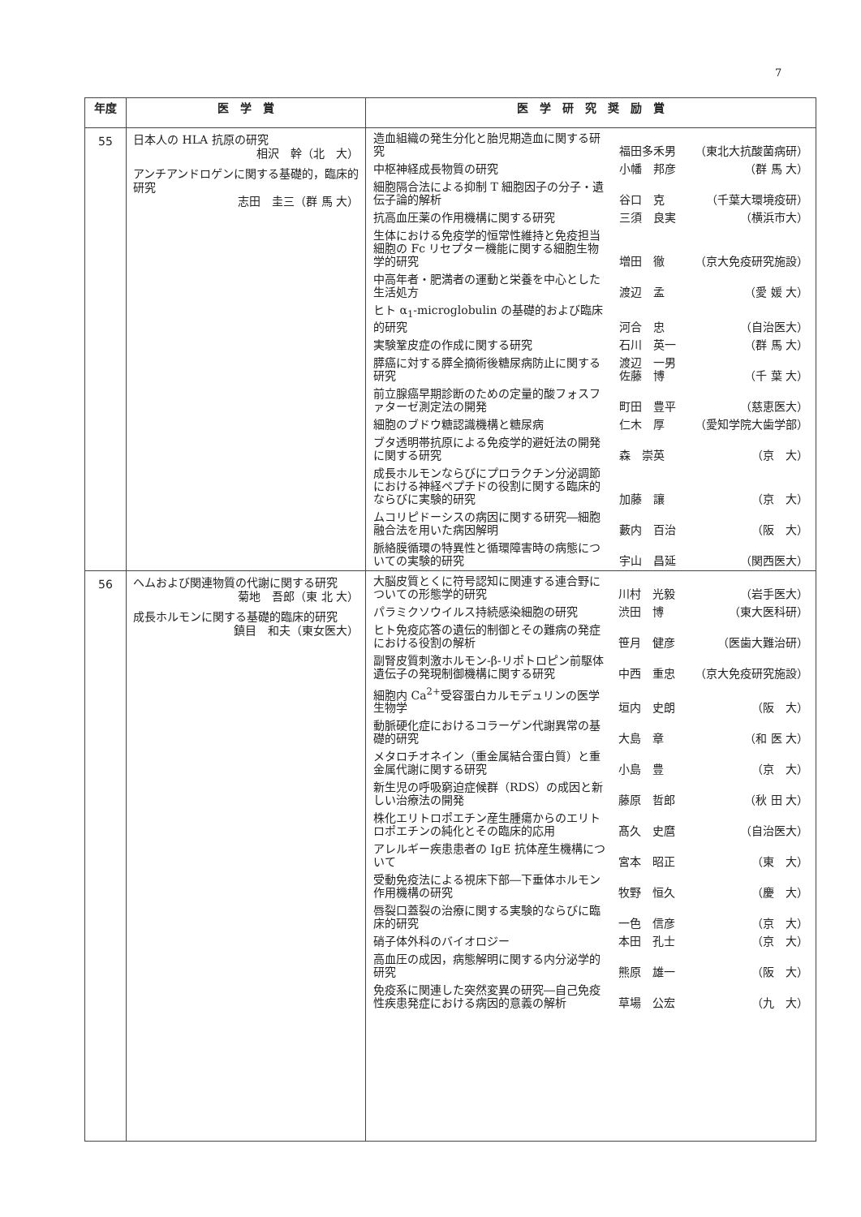7
| 年度 | 医 学 賞 | 医 学 研 究 奨 励 賞 |
| --- | --- | --- |
| 55 | 日本人の HLA 抗原の研究 相沢 幹（北 大） アンチアンドロゲンに関する基礎的，臨床的研究 志田 圭三（群 馬 大） | / 造血組織の発生分化と胎児期造血に関する研究 / 福田多禾男 / （東北大抗酸菌病研） / / 中枢神経成長物質の研究 / 小幡 邦彦 / （群 馬 大） / / 細胞隔合法による抑制 T 細胞因子の分子・遺伝子論的解析 / 谷口 克 / （千葉大環境疫研） / / 抗高血圧薬の作用機構に関する研究 / 三須 良実 / （横浜市大） / / 生体における免疫学的恒常性維持と免疫担当細胞の Fc リセプター機能に関する細胞生物学的研究 / 増田 徹 / （京大免疫研究施設） / / 中高年者・肥満者の運動と栄養を中心とした生活処方 / 渡辺 孟 / （愛 媛 大） / / ヒト α<sub>1</sub>-microglobulin の基礎的および臨床的研究 / 河合 忠 / （自治医大） / / 実験鞏皮症の作成に関する研究 / 石川 英一 / （群 馬 大） / / 膵癌に対する膵全摘術後糖尿病防止に関する研究 / 渡辺 一男 佐藤 博 / （千 葉 大） / / 前立腺癌早期診断のための定量的酸フォスファターゼ測定法の開発 / 町田 豊平 / （慈恵医大） / / 細胞のブドウ糖認識機構と糖尿病 / 仁木 厚 / （愛知学院大歯学部） / / ブタ透明帯抗原による免疫学的避妊法の開発に関する研究 / 森 崇英 / （京 大） / / 成長ホルモンならびにプロラクチン分泌調節における神経ペプチドの役割に関する臨床的ならびに実験的研究 / 加藤 讓 / （京 大） / / ムコリピドーシスの病因に関する研究―細胞融合法を用いた病因解明 / 藪内 百治 / （阪 大） / / 脈絡膜循環の特異性と循環障害時の病態についての実験的研究 / 宇山 昌延 / （関西医大） / |
| 56 | ヘムおよび関連物質の代謝に関する研究 菊地 吾郎（東 北 大） 成長ホルモンに関する基礎的臨床的研究 鎮目 和夫（東女医大） | / 大脳皮質とくに符号認知に関連する連合野についての形態学的研究 / 川村 光毅 / （岩手医大） / / パラミクソウイルス持続感染細胞の研究 / 渋田 博 / （東大医科研） / / ヒト免疫応答の遺伝的制御とその難病の発症における役割の解析 / 笹月 健彦 / （医歯大難治研） / / 副腎皮質刺激ホルモン-β-リポトロピン前駆体遺伝子の発現制御機構に関する研究 / 中西 重忠 / （京大免疫研究施設） / / 細胞内 Ca<sup>2+</sup>受容蛋白カルモデュリンの医学生物学 / 垣内 史朗 / （阪 大） / / 動脈硬化症におけるコラーゲン代謝異常の基礎的研究 / 大島 章 / （和 医 大） / / メタロチオネイン（重金属結合蛋白質）と重金属代謝に関する研究 / 小島 豊 / （京 大） / / 新生児の呼吸窮迫症候群（RDS）の成因と新しい治療法の開発 / 藤原 哲郎 / （秋 田 大） / / 株化エリトロポエチン産生腫瘍からのエリトロポエチンの純化とその臨床的応用 / 髙久 史麿 / （自治医大） / / アレルギー疾患患者の IgE 抗体産生機構について / 宮本 昭正 / （東 大） / / 受動免疫法による視床下部―下垂体ホルモン作用機構の研究 / 牧野 恒久 / （慶 大） / / 唇裂口蓋裂の治療に関する実験的ならびに臨床的研究 / 一色 信彦 / （京 大） / / 硝子体外科のバイオロジー / 本田 孔士 / （京 大） / / 高血圧の成因，病態解明に関する内分泌学的研究 / 熊原 雄一 / （阪 大） / / 免疫系に関連した突然変異の研究―自己免疫性疾患発症における病因的意義の解析 / 草場 公宏 / （九 大） / |